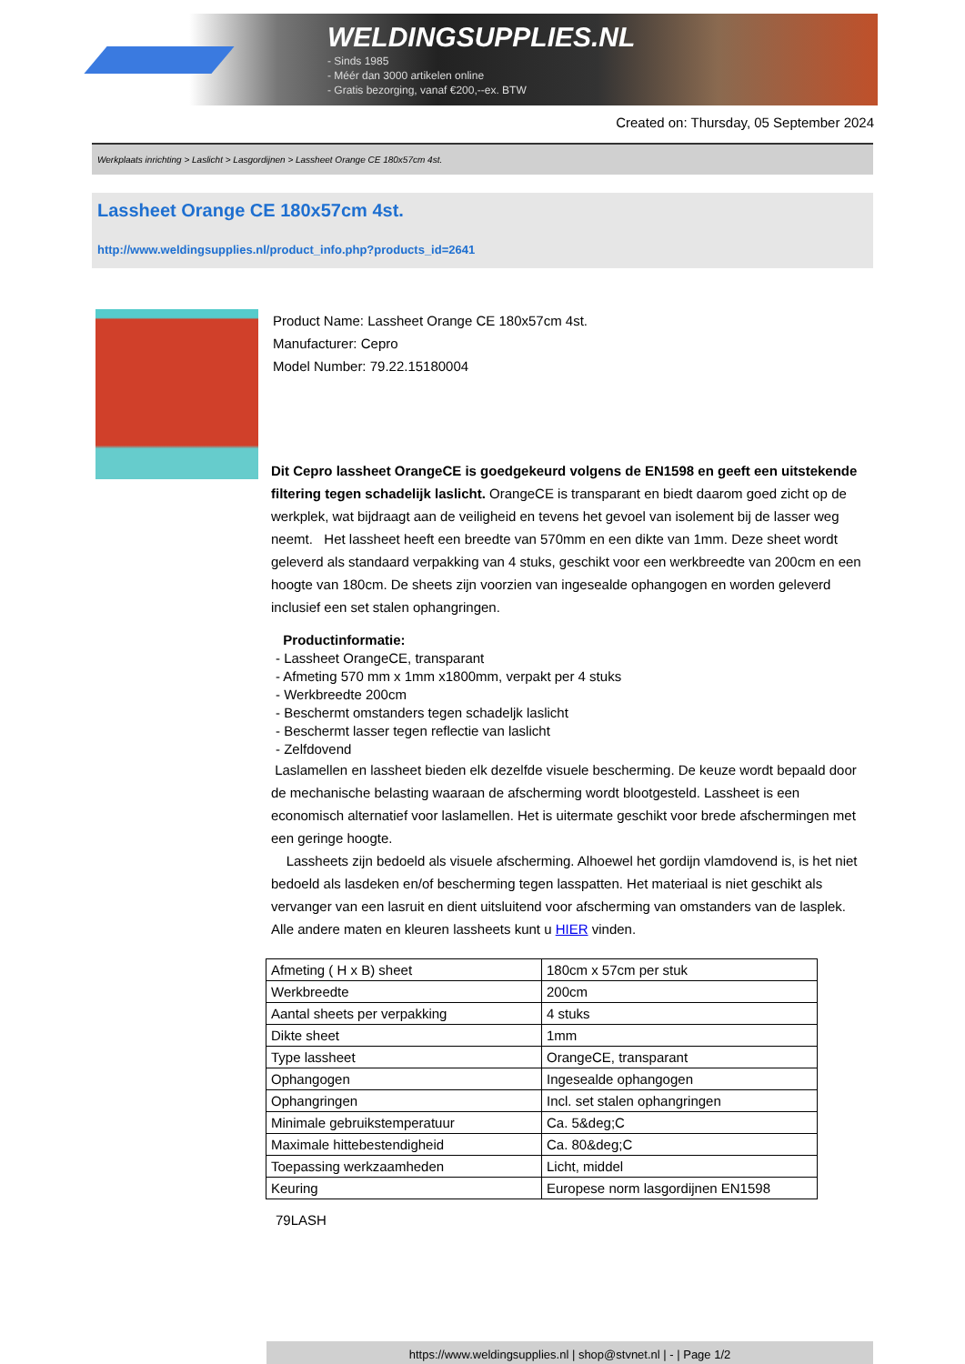WELDINGSUPPLIES.NL
- Sinds 1985
- Méér dan 3000 artikelen online
- Gratis bezorging, vanaf €200,--ex. BTW
Created on: Thursday, 05 September 2024
Werkplaats inrichting > Laslicht > Lasgordijnen > Lassheet Orange CE 180x57cm 4st.
Lassheet Orange CE 180x57cm 4st.
http://www.weldingsupplies.nl/product_info.php?products_id=2641
Product Name: Lassheet Orange CE 180x57cm 4st.
Manufacturer: Cepro
Model Number: 79.22.15180004
Dit Cepro lassheet OrangeCE is goedgekeurd volgens de EN1598 en geeft een uitstekende filtering tegen schadelijk laslicht. OrangeCE is transparant en biedt daarom goed zicht op de werkplek, wat bijdraagt aan de veiligheid en tevens het gevoel van isolement bij de lasser weg neemt. Het lassheet heeft een breedte van 570mm en een dikte van 1mm. Deze sheet wordt geleverd als standaard verpakking van 4 stuks, geschikt voor een werkbreedte van 200cm en een hoogte van 180cm. De sheets zijn voorzien van ingesealde ophangogen en worden geleverd inclusief een set stalen ophangringen.
Productinformatie:
- Lassheet OrangeCE, transparant
- Afmeting 570 mm x 1mm x1800mm, verpakt per 4 stuks
- Werkbreedte 200cm
- Beschermt omstanders tegen schadeljk laslicht
- Beschermt lasser tegen reflectie van laslicht
- Zelfdovend
Laslamellen en lassheet bieden elk dezelfde visuele bescherming. De keuze wordt bepaald door de mechanische belasting waaraan de afscherming wordt blootgesteld. Lassheet is een economisch alternatief voor laslamellen. Het is uitermate geschikt voor brede afschermingen met een geringe hoogte.
Lassheets zijn bedoeld als visuele afscherming. Alhoewel het gordijn vlamdovend is, is het niet bedoeld als lasdeken en/of bescherming tegen lasspatten. Het materiaal is niet geschikt als vervanger van een lasruit en dient uitsluitend voor afscherming van omstanders van de lasplek. Alle andere maten en kleuren lassheets kunt u HIER vinden.
| Afmeting ( H x B) sheet | 180cm x 57cm per stuk |
| Werkbreedte | 200cm |
| Aantal sheets per verpakking | 4 stuks |
| Dikte sheet | 1mm |
| Type lassheet | OrangeCE, transparant |
| Ophangogen | Ingesealde ophangogen |
| Ophangringen | Incl. set stalen ophangringen |
| Minimale gebruikstemperatuur | Ca. 5&deg;C |
| Maximale hittebestendigheid | Ca. 80&deg;C |
| Toepassing werkzaamheden | Licht, middel |
| Keuring | Europese norm lasgordijnen EN1598 |
79LASH
https://www.weldingsupplies.nl | shop@stvnet.nl | - | Page 1/2